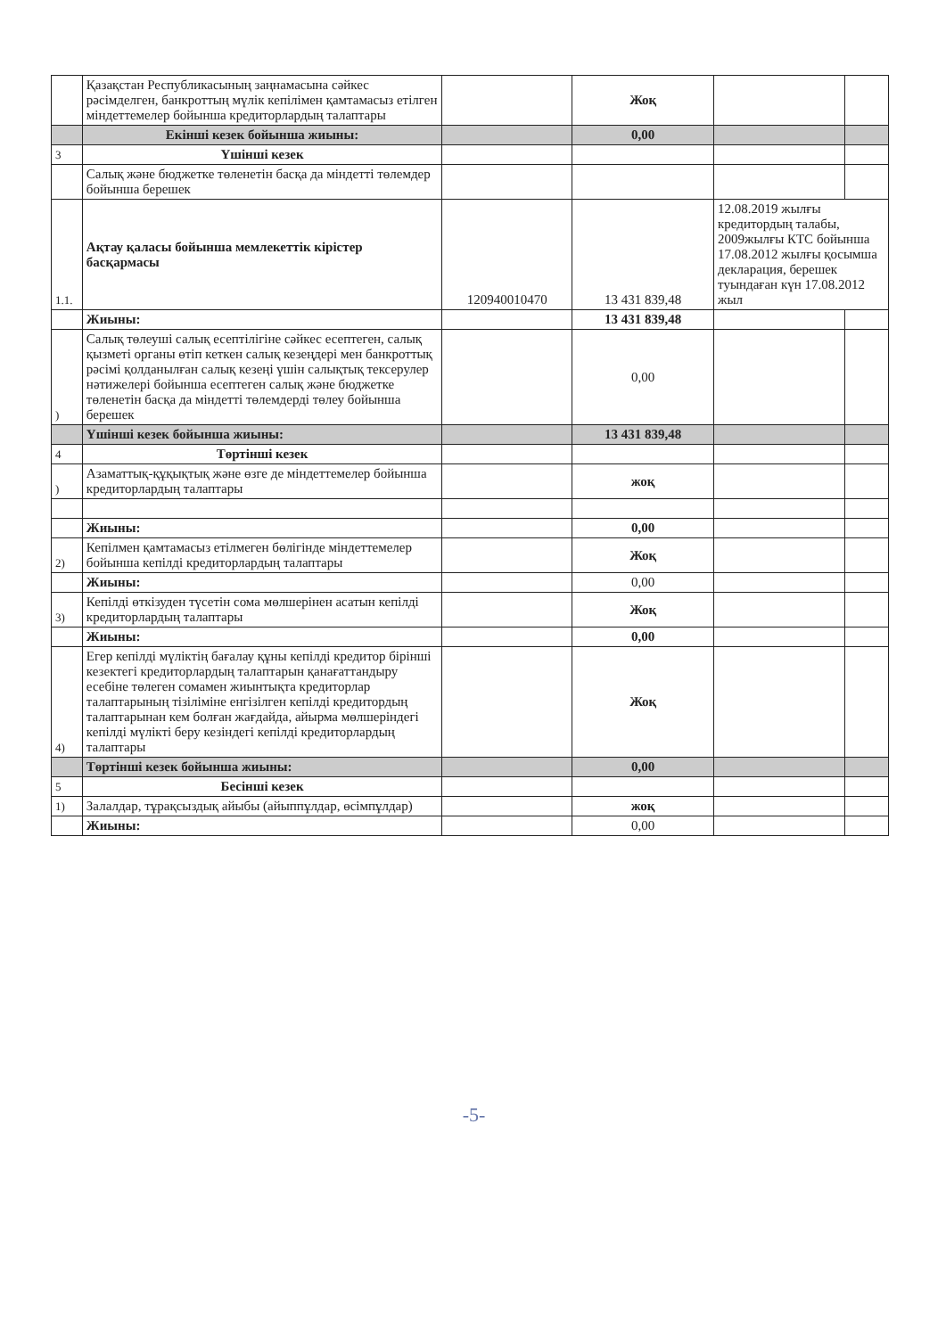| | Қазақстан Республикасының заңнамасына сәйкес рәсімделген, банкроттың мүлік кепілімен қамтамасыз етілген міндеттемелер бойынша кредиторлардың талаптары | | Жоқ | | |
| | Екінші кезек бойынша жиыны: | | 0,00 | | |
| 3 | Үшінші кезек | | | | |
| | Салық және бюджетке төленетін басқа да міндетті төлемдер бойынша берешек | | | | |
| 1.1. | Ақтау қаласы бойынша мемлекеттік кірістер басқармасы | 120940010470 | 13 431 839,48 | 12.08.2019 жылғы кредитордың талабы, 2009жылғы КТС бойынша 17.08.2012 жылғы қосымша декларация, берешек туындаған күн 17.08.2012 жыл | |
| | Жиыны: | | 13 431 839,48 | | |
| ) | Салық төлеуші салық есептілігіне сәйкес есептеген, салық қызметі органы өтіп кеткен салық кезеңдері мен банкроттық рәсімі қолданылған салық кезеңі үшін салықтық тексерулер нәтижелері бойынша есептеген салық және бюджетке төленетін басқа да міндетті төлемдерді төлеу бойынша берешек | | 0,00 | | |
| | Үшінші кезек бойынша жиыны: | | 13 431 839,48 | | |
| 4 | Төртінші кезек | | | | |
| ) | Азаматтық-құқықтық және өзге де міндеттемелер бойынша кредиторлардың талаптары | | жоқ | | |
| | Жиыны: | | 0,00 | | |
| 2) | Кепілмен қамтамасыз етілмеген бөлігінде міндеттемелер бойынша кепілді кредиторлардың талаптары | | Жоқ | | |
| | Жиыны: | | 0,00 | | |
| 3) | Кепілді өткізуден түсетін сома мөлшерінен асатын кепілді кредиторлардың талаптары | | Жоқ | | |
| | Жиыны: | | 0,00 | | |
| 4) | Егер кепілді мүліктің бағалау құны кепілді кредитор бірінші кезектегі кредиторлардың талаптарын қанағаттандыру есебіне төлеген сомамен жиынтықта кредиторлар талаптарының тізіліміне енгізілген кепілді кредитордың талаптарынан кем болған жағдайда, айырма мөлшеріндегі кепілді мүлікті беру кезіндегі кепілді кредиторлардың талаптары | | Жоқ | | |
| | Төртінші кезек бойынша жиыны: | | 0,00 | | |
| 5 | Бесінші кезек | | | | |
| 1) | Залалдар, тұрақсыздық айыбы (айыппұлдар, өсімпұлдар) | | жоқ | | |
| | Жиыны: | | 0,00 | | |
-5-